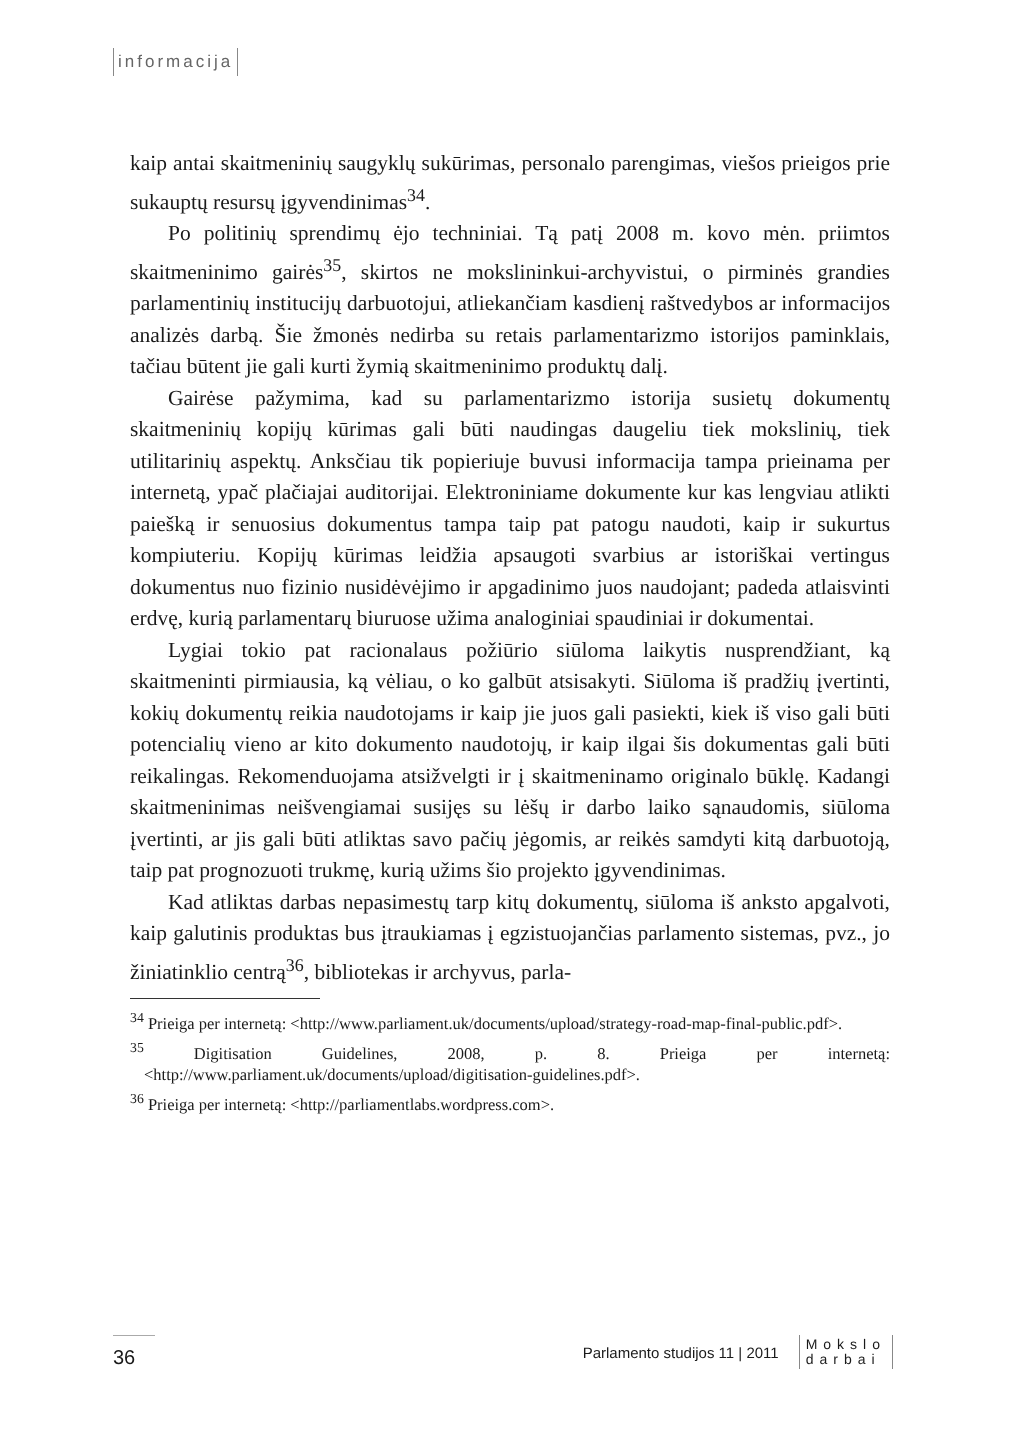informacija
kaip antai skaitmeninių saugyklų sukūrimas, personalo parengimas, viešos prieigos prie sukauptų resursų įgyvendinimas<sup>34</sup>.
Po politinių sprendimų ėjo techniniai. Tą patį 2008 m. kovo mėn. priimtos skaitmeninimo gairės<sup>35</sup>, skirtos ne mokslininkui-archyvistui, o pirminės grandies parlamentinių institucijų darbuotojui, atliekančiam kasdienį raštvedybos ar informacijos analizės darbą. Šie žmonės nedirba su retais parlamentarizmo istorijos paminklais, tačiau būtent jie gali kurti žymią skaitmeninimo produktų dalį.
Gairėse pažymima, kad su parlamentarizmo istorija susietų dokumentų skaitmeninių kopijų kūrimas gali būti naudingas daugeliu tiek mokslinių, tiek utilitarinių aspektų. Anksčiau tik popieriuje buvusi informacija tampa prieinama per internetą, ypač plačiajai auditorijai. Elektroniniame dokumente kur kas lengviau atlikti paiešką ir senuosius dokumentus tampa taip pat patogu naudoti, kaip ir sukurtus kompiuteriu. Kopijų kūrimas leidžia apsaugoti svarbius ar istoriškai vertingus dokumentus nuo fizinio nusidėvėjimo ir apgadinimo juos naudojant; padeda atlaisvinti erdvę, kurią parlamentarų biuruose užima analoginiai spaudiniai ir dokumentai.
Lygiai tokio pat racionalaus požiūrio siūloma laikytis nusprendžiant, ką skaitmeninti pirmiausia, ką vėliau, o ko galbūt atsisakyti. Siūloma iš pradžių įvertinti, kokių dokumentų reikia naudotojams ir kaip jie juos gali pasiekti, kiek iš viso gali būti potencialių vieno ar kito dokumento naudotojų, ir kaip ilgai šis dokumentas gali būti reikalingas. Rekomenduojama atsižvelgti ir į skaitmeninamo originalo būklę. Kadangi skaitmeninimas neišvengiamai susijęs su lėšų ir darbo laiko sąnaudomis, siūloma įvertinti, ar jis gali būti atliktas savo pačių jėgomis, ar reikės samdyti kitą darbuotoją, taip pat prognozuoti trukmę, kurią užims šio projekto įgyvendinimas.
Kad atliktas darbas nepasimestų tarp kitų dokumentų, siūloma iš anksto apgalvoti, kaip galutinis produktas bus įtraukiamas į egzistuojančias parlamento sistemas, pvz., jo žiniatinklio centrą<sup>36</sup>, bibliotekas ir archyvus, parla-
<sup>34</sup> Prieiga per internetą: <http://www.parliament.uk/documents/upload/strategy-road-map-final-public.pdf>.
<sup>35</sup> Digitisation Guidelines, 2008, p. 8. Prieiga per internetą: <http://www.parliament.uk/documents/upload/digitisation-guidelines.pdf>.
<sup>36</sup> Prieiga per internetą: <http://parliamentlabs.wordpress.com>.
36
Parlamento studijos 11 | 2011
Mokslo
darbai